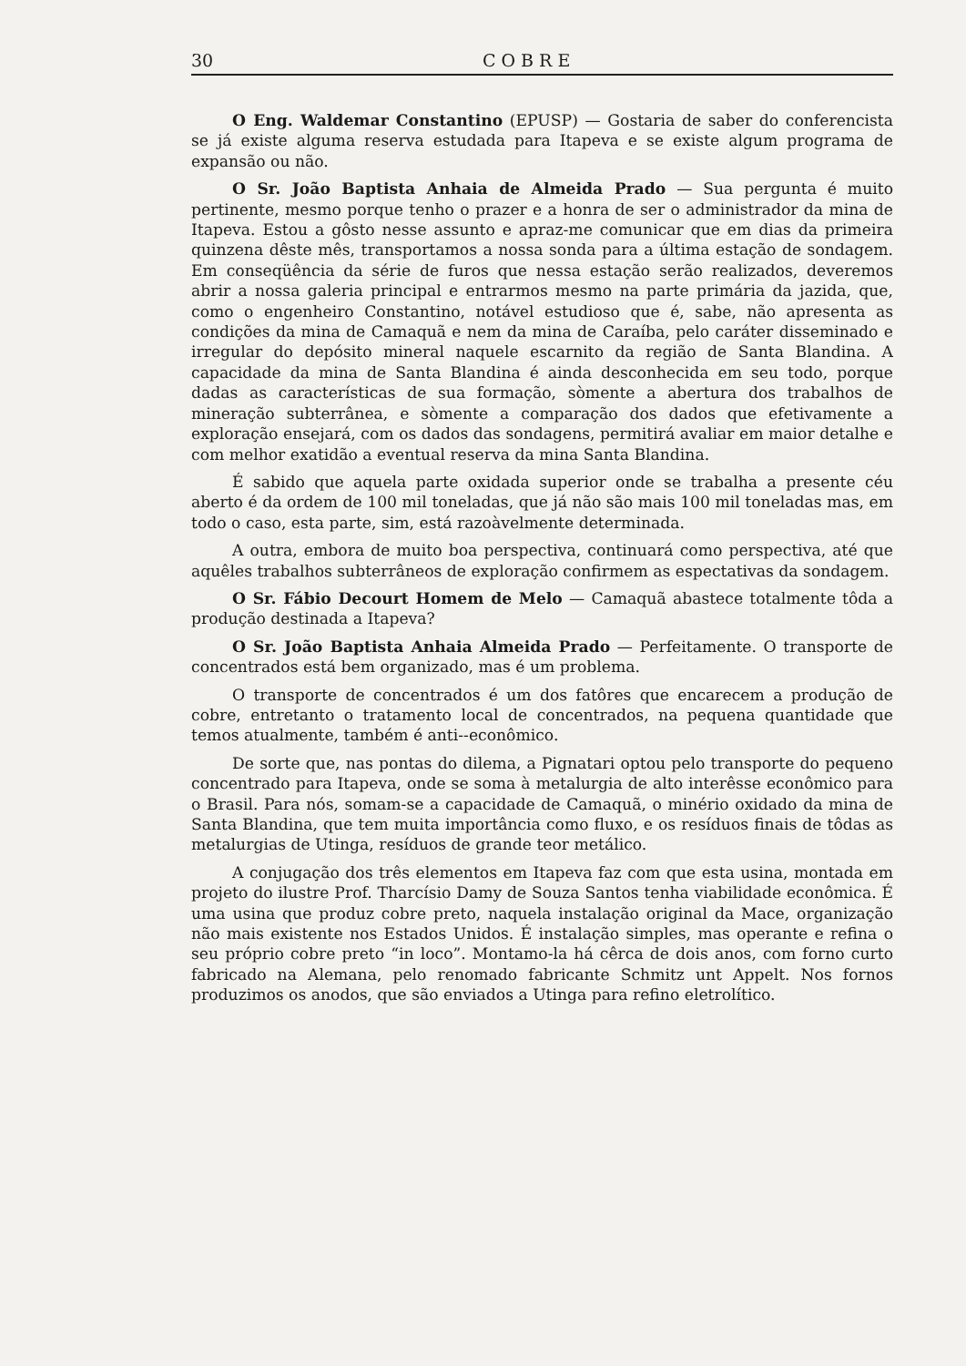30 COBRE
O Eng. Waldemar Constantino (EPUSP) — Gostaria de saber do conferencista se já existe alguma reserva estudada para Itapeva e se existe algum programa de expansão ou não.
O Sr. João Baptista Anhaia de Almeida Prado — Sua pergunta é muito pertinente, mesmo porque tenho o prazer e a honra de ser o administrador da mina de Itapeva. Estou a gôsto nesse assunto e apraz-me comunicar que em dias da primeira quinzena dêste mês, transportamos a nossa sonda para a última estação de sondagem. Em conseqüência da série de furos que nessa estação serão realizados, deveremos abrir a nossa galeria principal e entrarmos mesmo na parte primária da jazida, que, como o engenheiro Constantino, notável estudioso que é, sabe, não apresenta as condições da mina de Camaquã e nem da mina de Caraíba, pelo caráter disseminado e irregular do depósito mineral naquele escarnito da região de Santa Blandina. A capacidade da mina de Santa Blandina é ainda desconhecida em seu todo, porque dadas as características de sua formação, sòmente a abertura dos trabalhos de mineração subterrânea, e sòmente a comparação dos dados que efetivamente a exploração ensejará, com os dados das sondagens, permitirá avaliar em maior detalhe e com melhor exatidão a eventual reserva da mina Santa Blandina.
É sabido que aquela parte oxidada superior onde se trabalha a presente céu aberto é da ordem de 100 mil toneladas, que já não são mais 100 mil toneladas mas, em todo o caso, esta parte, sim, está razoàvelmente determinada.
A outra, embora de muito boa perspectiva, continuará como perspectiva, até que aquêles trabalhos subterrâneos de exploração confirmem as espectativas da sondagem.
O Sr. Fábio Decourt Homem de Melo — Camaquã abastece totalmente tôda a produção destinada a Itapeva?
O Sr. João Baptista Anhaia Almeida Prado — Perfeitamente. O transporte de concentrados está bem organizado, mas é um problema.
O transporte de concentrados é um dos fatôres que encarecem a produção de cobre, entretanto o tratamento local de concentrados, na pequena quantidade que temos atualmente, também é anti--econômico.
De sorte que, nas pontas do dilema, a Pignatari optou pelo transporte do pequeno concentrado para Itapeva, onde se soma à metalurgia de alto interêsse econômico para o Brasil. Para nós, somam-se a capacidade de Camaquã, o minério oxidado da mina de Santa Blandina, que tem muita importância como fluxo, e os resíduos finais de tôdas as metalurgias de Utinga, resíduos de grande teor metálico.
A conjugação dos três elementos em Itapeva faz com que esta usina, montada em projeto do ilustre Prof. Tharcísio Damy de Souza Santos tenha viabilidade econômica. É uma usina que produz cobre preto, naquela instalação original da Mace, organização não mais existente nos Estados Unidos. É instalação simples, mas operante e refina o seu próprio cobre preto “in loco”. Montamo-la há cêrca de dois anos, com forno curto fabricado na Alemana, pelo renomado fabricante Schmitz unt Appelt. Nos fornos produzimos os anodos, que são enviados a Utinga para refino eletrolítico.